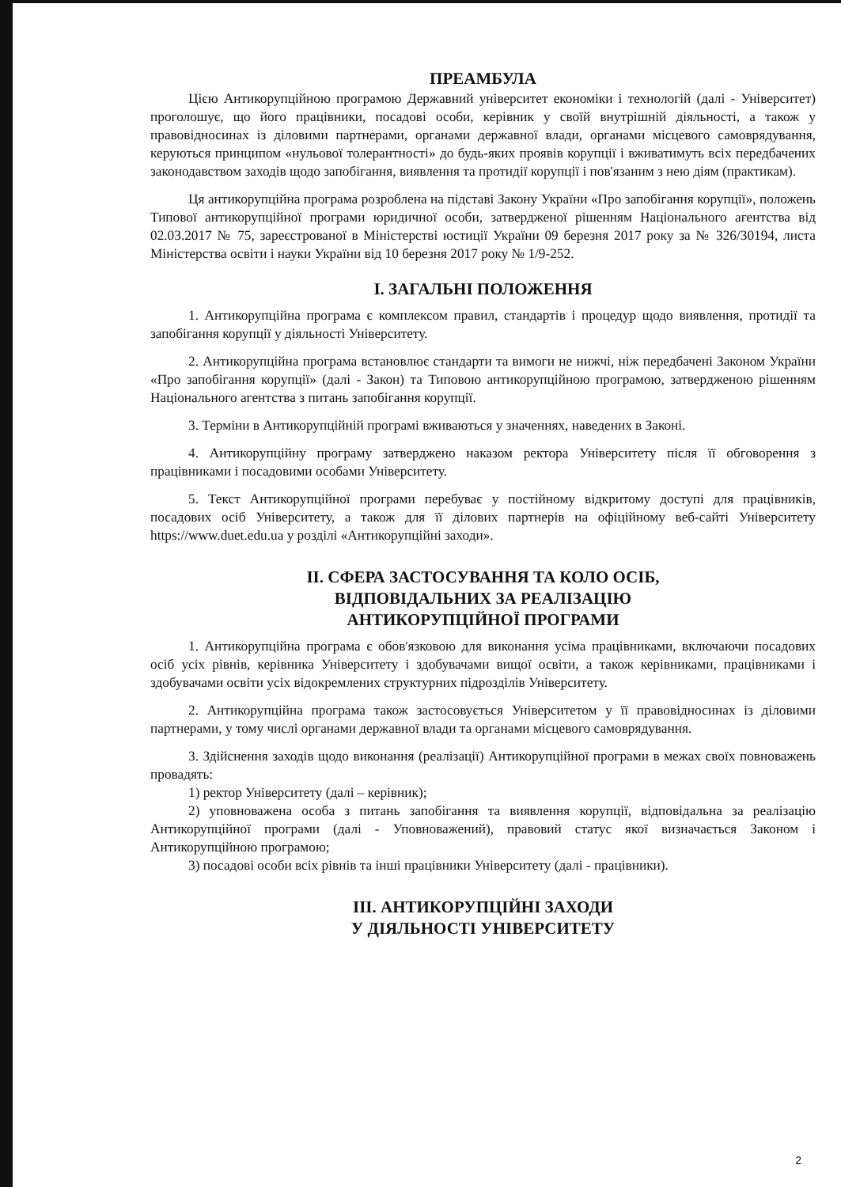ПРЕАМБУЛА
Цією Антикорупційною програмою Державний університет економіки і технологій (далі - Університет) проголошує, що його працівники, посадові особи, керівник у своїй внутрішній діяльності, а також у правовідносинах із діловими партнерами, органами державної влади, органами місцевого самоврядування, керуються принципом «нульової толерантності» до будь-яких проявів корупції і вживатимуть всіх передбачених законодавством заходів щодо запобігання, виявлення та протидії корупції і пов'язаним з нею діям (практикам).
Ця антикорупційна програма розроблена на підставі Закону України «Про запобігання корупції», положень Типової антикорупційної програми юридичної особи, затвердженої рішенням Національного агентства від 02.03.2017 № 75, зареєстрованої в Міністерстві юстиції України 09 березня 2017 року за № 326/30194, листа Міністерства освіти і науки України від 10 березня 2017 року № 1/9-252.
І. ЗАГАЛЬНІ ПОЛОЖЕННЯ
1. Антикорупційна програма є комплексом правил, стандартів і процедур щодо виявлення, протидії та запобігання корупції у діяльності Університету.
2. Антикорупційна програма встановлює стандарти та вимоги не нижчі, ніж передбачені Законом України «Про запобігання корупції» (далі - Закон) та Типовою антикорупційною програмою, затвердженою рішенням Національного агентства з питань запобігання корупції.
3. Терміни в Антикорупційній програмі вживаються у значеннях, наведених в Законі.
4. Антикорупційну програму затверджено наказом ректора Університету після її обговорення з працівниками і посадовими особами Університету.
5. Текст Антикорупційної програми перебуває у постійному відкритому доступі для працівників, посадових осіб Університету, а також для її ділових партнерів на офіційному веб-сайті Університету https://www.duet.edu.ua у розділі «Антикорупційні заходи».
ІІ. СФЕРА ЗАСТОСУВАННЯ ТА КОЛО ОСІБ,
ВІДПОВІДАЛЬНИХ ЗА РЕАЛІЗАЦІЮ
АНТИКОРУПЦІЙНОЇ ПРОГРАМИ
1. Антикорупційна програма є обов'язковою для виконання усіма працівниками, включаючи посадових осіб усіх рівнів, керівника Університету і здобувачами вищої освіти, а також керівниками, працівниками і здобувачами освіти усіх відокремлених структурних підрозділів Університету.
2. Антикорупційна програма також застосовується Університетом у її правовідносинах із діловими партнерами, у тому числі органами державної влади та органами місцевого самоврядування.
3. Здійснення заходів щодо виконання (реалізації) Антикорупційної програми в межах своїх повноважень провадять:
1) ректор Університету (далі – керівник);
2) уповноважена особа з питань запобігання та виявлення корупції, відповідальна за реалізацію Антикорупційної програми (далі - Уповноважений), правовий статус якої визначається Законом і Антикорупційною програмою;
3) посадові особи всіх рівнів та інші працівники Університету (далі - працівники).
ІІІ. АНТИКОРУПЦІЙНІ ЗАХОДИ
У ДІЯЛЬНОСТІ УНІВЕРСИТЕТУ
2